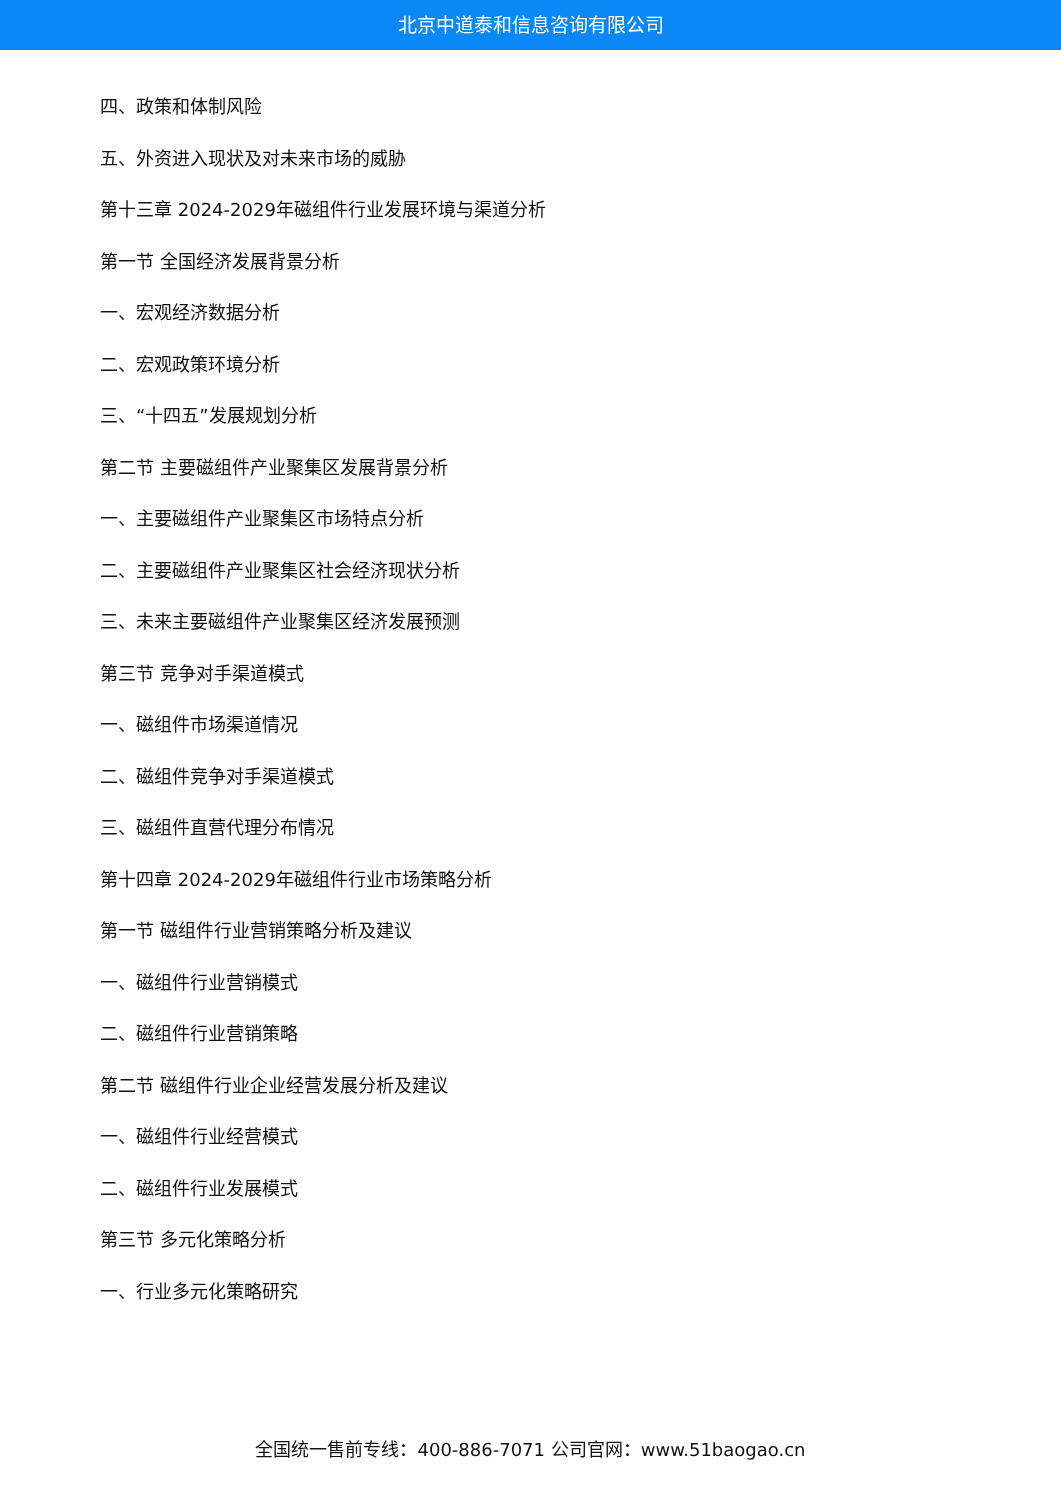北京中道泰和信息咨询有限公司
四、政策和体制风险
五、外资进入现状及对未来市场的威胁
第十三章 2024-2029年磁组件行业发展环境与渠道分析
第一节 全国经济发展背景分析
一、宏观经济数据分析
二、宏观政策环境分析
三、“十四五”发展规划分析
第二节 主要磁组件产业聚集区发展背景分析
一、主要磁组件产业聚集区市场特点分析
二、主要磁组件产业聚集区社会经济现状分析
三、未来主要磁组件产业聚集区经济发展预测
第三节 竞争对手渠道模式
一、磁组件市场渠道情况
二、磁组件竞争对手渠道模式
三、磁组件直营代理分布情况
第十四章 2024-2029年磁组件行业市场策略分析
第一节 磁组件行业营销策略分析及建议
一、磁组件行业营销模式
二、磁组件行业营销策略
第二节 磁组件行业企业经营发展分析及建议
一、磁组件行业经营模式
二、磁组件行业发展模式
第三节 多元化策略分析
一、行业多元化策略研究
全国统一售前专线：400-886-7071 公司官网：www.51baogao.cn